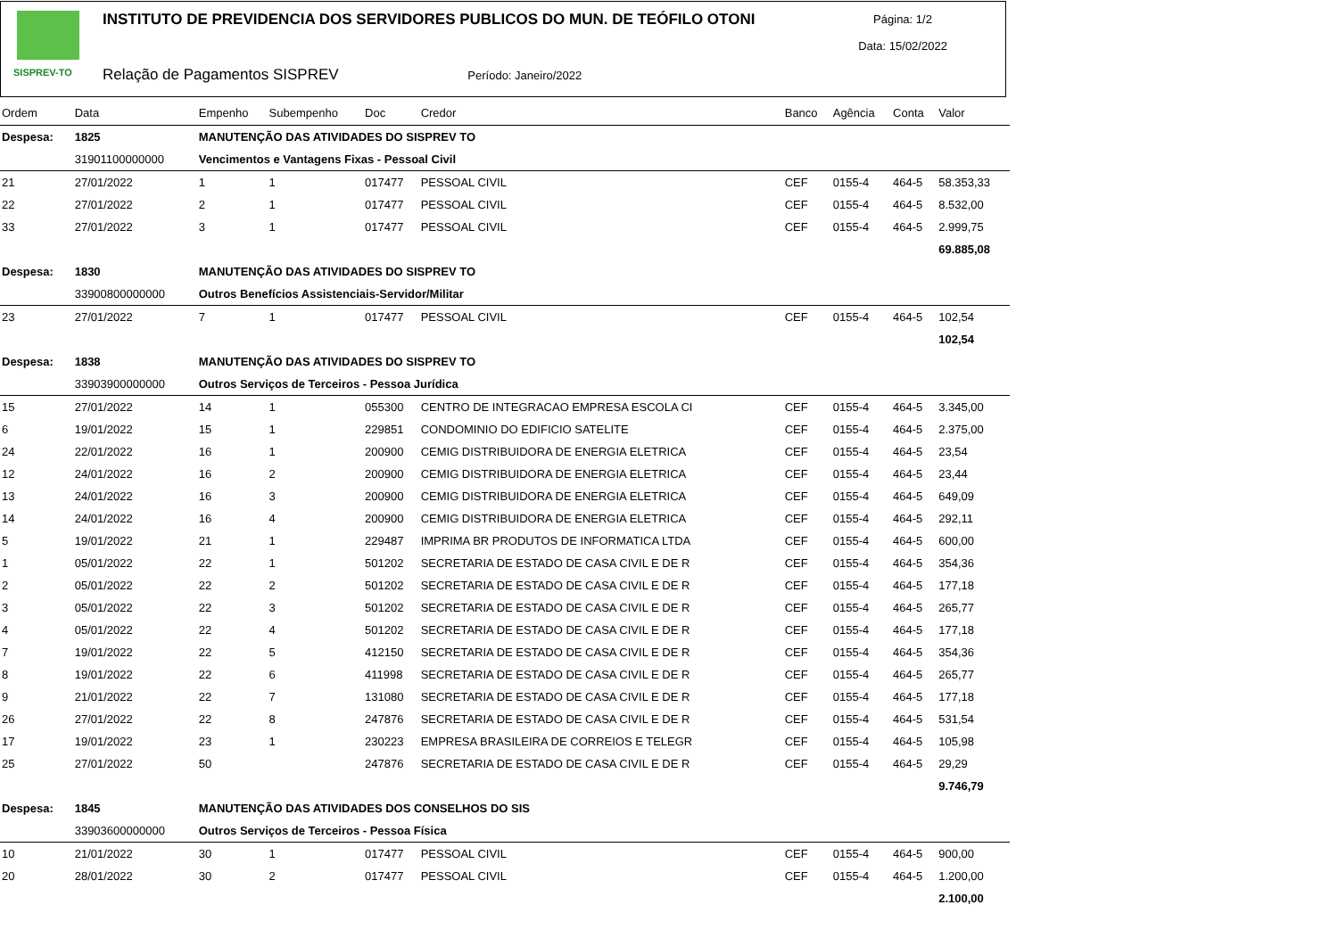SISPREV-TO
INSTITUTO DE PREVIDENCIA DOS SERVIDORES PUBLICOS DO MUN. DE TEÓFILO OTONI
Relação de Pagamentos SISPREV Período: Janeiro/2022
Página: 1/2
Data: 15/02/2022
| Ordem | Data | Empenho | Subempenho | Doc | Credor | Banco | Agência | Conta | Valor |
| --- | --- | --- | --- | --- | --- | --- | --- | --- | --- |
| Despesa: | 1825 | MANUTENÇÃO DAS ATIVIDADES DO SISPREV TO | | | | | | | |
| | 31901100000000 | Vencimentos e Vantagens Fixas - Pessoal Civil | | | | | | | |
| 21 | 27/01/2022 | 1 | 1 | 017477 | PESSOAL CIVIL | CEF | 0155-4 | 464-5 | 58.353,33 |
| 22 | 27/01/2022 | 2 | 1 | 017477 | PESSOAL CIVIL | CEF | 0155-4 | 464-5 | 8.532,00 |
| 33 | 27/01/2022 | 3 | 1 | 017477 | PESSOAL CIVIL | CEF | 0155-4 | 464-5 | 2.999,75 |
| | | | | | | | | | 69.885,08 |
| Despesa: | 1830 | MANUTENÇÃO DAS ATIVIDADES DO SISPREV TO | | | | | | | |
| | 33900800000000 | Outros Benefícios Assistenciais-Servidor/Militar | | | | | | | |
| 23 | 27/01/2022 | 7 | 1 | 017477 | PESSOAL CIVIL | CEF | 0155-4 | 464-5 | 102,54 |
| | | | | | | | | | 102,54 |
| Despesa: | 1838 | MANUTENÇÃO DAS ATIVIDADES DO SISPREV TO | | | | | | | |
| | 33903900000000 | Outros Serviços de Terceiros - Pessoa Jurídica | | | | | | | |
| 15 | 27/01/2022 | 14 | 1 | 055300 | CENTRO DE INTEGRACAO EMPRESA ESCOLA CI | CEF | 0155-4 | 464-5 | 3.345,00 |
| 6 | 19/01/2022 | 15 | 1 | 229851 | CONDOMINIO DO EDIFICIO SATELITE | CEF | 0155-4 | 464-5 | 2.375,00 |
| 24 | 22/01/2022 | 16 | 1 | 200900 | CEMIG DISTRIBUIDORA DE ENERGIA ELETRICA | CEF | 0155-4 | 464-5 | 23,54 |
| 12 | 24/01/2022 | 16 | 2 | 200900 | CEMIG DISTRIBUIDORA DE ENERGIA ELETRICA | CEF | 0155-4 | 464-5 | 23,44 |
| 13 | 24/01/2022 | 16 | 3 | 200900 | CEMIG DISTRIBUIDORA DE ENERGIA ELETRICA | CEF | 0155-4 | 464-5 | 649,09 |
| 14 | 24/01/2022 | 16 | 4 | 200900 | CEMIG DISTRIBUIDORA DE ENERGIA ELETRICA | CEF | 0155-4 | 464-5 | 292,11 |
| 5 | 19/01/2022 | 21 | 1 | 229487 | IMPRIMA BR PRODUTOS DE INFORMATICA LTDA | CEF | 0155-4 | 464-5 | 600,00 |
| 1 | 05/01/2022 | 22 | 1 | 501202 | SECRETARIA DE ESTADO DE CASA CIVIL E DE R | CEF | 0155-4 | 464-5 | 354,36 |
| 2 | 05/01/2022 | 22 | 2 | 501202 | SECRETARIA DE ESTADO DE CASA CIVIL E DE R | CEF | 0155-4 | 464-5 | 177,18 |
| 3 | 05/01/2022 | 22 | 3 | 501202 | SECRETARIA DE ESTADO DE CASA CIVIL E DE R | CEF | 0155-4 | 464-5 | 265,77 |
| 4 | 05/01/2022 | 22 | 4 | 501202 | SECRETARIA DE ESTADO DE CASA CIVIL E DE R | CEF | 0155-4 | 464-5 | 177,18 |
| 7 | 19/01/2022 | 22 | 5 | 412150 | SECRETARIA DE ESTADO DE CASA CIVIL E DE R | CEF | 0155-4 | 464-5 | 354,36 |
| 8 | 19/01/2022 | 22 | 6 | 411998 | SECRETARIA DE ESTADO DE CASA CIVIL E DE R | CEF | 0155-4 | 464-5 | 265,77 |
| 9 | 21/01/2022 | 22 | 7 | 131080 | SECRETARIA DE ESTADO DE CASA CIVIL E DE R | CEF | 0155-4 | 464-5 | 177,18 |
| 26 | 27/01/2022 | 22 | 8 | 247876 | SECRETARIA DE ESTADO DE CASA CIVIL E DE R | CEF | 0155-4 | 464-5 | 531,54 |
| 17 | 19/01/2022 | 23 | 1 | 230223 | EMPRESA BRASILEIRA DE CORREIOS E TELEGR | CEF | 0155-4 | 464-5 | 105,98 |
| 25 | 27/01/2022 | 50 | | 247876 | SECRETARIA DE ESTADO DE CASA CIVIL E DE R | CEF | 0155-4 | 464-5 | 29,29 |
| | | | | | | | | | 9.746,79 |
| Despesa: | 1845 | MANUTENÇÃO DAS ATIVIDADES DOS CONSELHOS DO SIS | | | | | | | |
| | 33903600000000 | Outros Serviços de Terceiros - Pessoa Física | | | | | | | |
| 10 | 21/01/2022 | 30 | 1 | 017477 | PESSOAL CIVIL | CEF | 0155-4 | 464-5 | 900,00 |
| 20 | 28/01/2022 | 30 | 2 | 017477 | PESSOAL CIVIL | CEF | 0155-4 | 464-5 | 1.200,00 |
| | | | | | | | | | 2.100,00 |